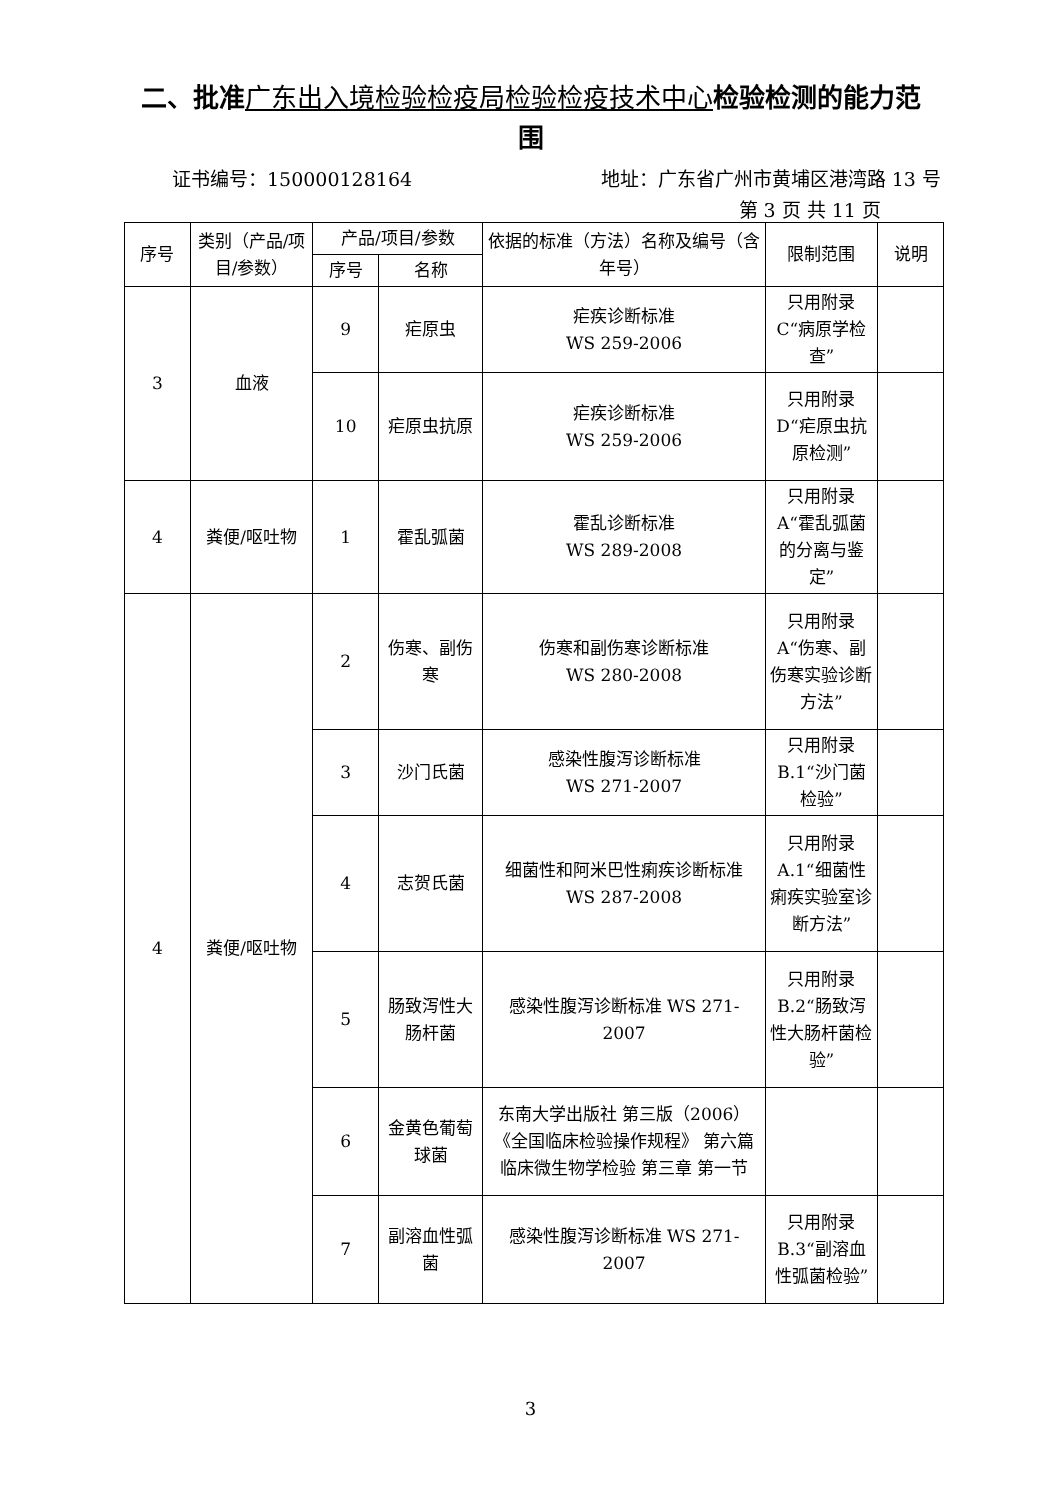二、批准广东出入境检验检疫局检验检疫技术中心检验检测的能力范围
证书编号：150000128164 地址：广东省广州市黄埔区港湾路 13 号
第 3 页 共 11 页
| 序号 | 类别（产品/项目/参数） | 产品/项目/参数 | | 依据的标准（方法）名称及编号（含年号） | 限制范围 | 说明 |
| --- | --- | --- | --- | --- | --- | --- |
| | | 序号 | 名称 | | | |
| 3 | 血液 | 9 | 疟原虫 | 疟疾诊断标准 WS 259-2006 | 只用附录C“病原学检查” | |
| | | 10 | 疟原虫抗原 | 疟疾诊断标准 WS 259-2006 | 只用附录D“疟原虫抗原检测” | |
| 4 | 粪便/呕吐物 | 1 | 霍乱弧菌 | 霍乱诊断标准 WS 289-2008 | 只用附录A“霍乱弧菌的分离与鉴定” | |
| 4 | 粪便/呕吐物 | 2 | 伤寒、副伤寒 | 伤寒和副伤寒诊断标准 WS 280-2008 | 只用附录A“伤寒、副伤寒实验诊断方法” | |
| | | 3 | 沙门氏菌 | 感染性腹泻诊断标准 WS 271-2007 | 只用附录B.1“沙门菌检验” | |
| | | 4 | 志贺氏菌 | 细菌性和阿米巴性痢疾诊断标准 WS 287-2008 | 只用附录A.1“细菌性痢疾实验室诊断方法” | |
| | | 5 | 肠致泻性大肠杆菌 | 感染性腹泻诊断标准 WS 271-2007 | 只用附录B.2“肠致泻性大肠杆菌检验” | |
| | | 6 | 金黄色葡萄球菌 | 东南大学出版社 第三版（2006）《全国临床检验操作规程》 第六篇 临床微生物学检验 第三章 第一节 | | |
| | | 7 | 副溶血性弧菌 | 感染性腹泻诊断标准 WS 271-2007 | 只用附录B.3“副溶血性弧菌检验” | |
3